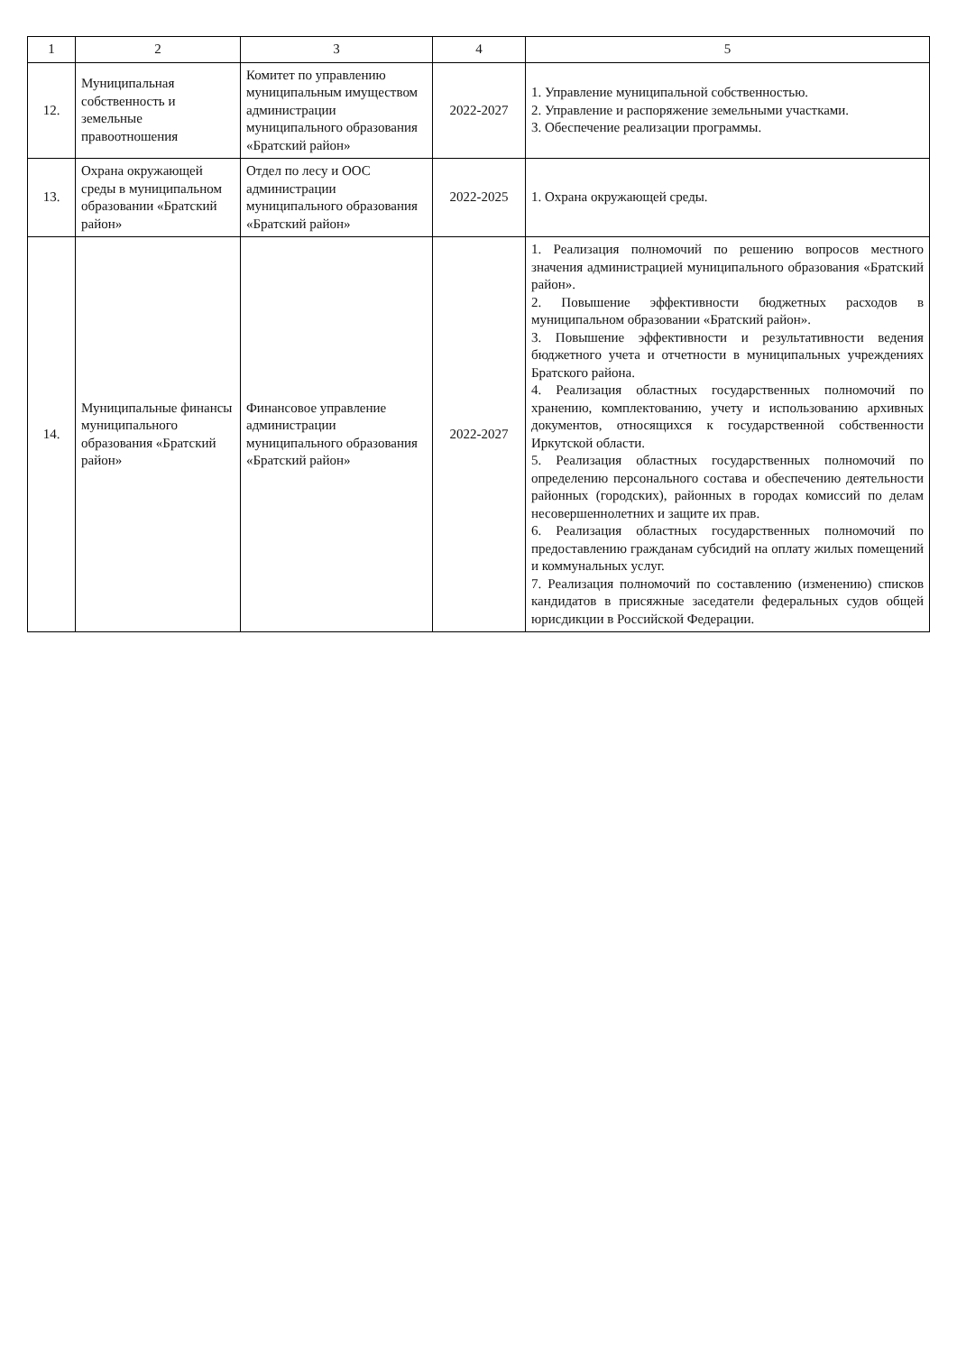| 1 | 2 | 3 | 4 | 5 |
| --- | --- | --- | --- | --- |
| 12. | Муниципальная собственность и земельные правоотношения | Комитет по управлению муниципальным имуществом администрации муниципального образования «Братский район» | 2022-2027 | 1. Управление муниципальной собственностью. 2. Управление и распоряжение земельными участками. 3. Обеспечение реализации программы. |
| 13. | Охрана окружающей среды в муниципальном образовании «Братский район» | Отдел по лесу и ООС администрации муниципального образования «Братский район» | 2022-2025 | 1. Охрана окружающей среды. |
| 14. | Муниципальные финансы муниципального образования «Братский район» | Финансовое управление администрации муниципального образования «Братский район» | 2022-2027 | 1. Реализация полномочий по решению вопросов местного значения администрацией муниципального образования «Братский район». 2. Повышение эффективности бюджетных расходов в муниципальном образовании «Братский район». 3. Повышение эффективности и результативности ведения бюджетного учета и отчетности в муниципальных учреждениях Братского района. 4. Реализация областных государственных полномочий по хранению, комплектованию, учету и использованию архивных документов, относящихся к государственной собственности Иркутской области. 5. Реализация областных государственных полномочий по определению персонального состава и обеспечению деятельности районных (городских), районных в городах комиссий по делам несовершеннолетних и защите их прав. 6. Реализация областных государственных полномочий по предоставлению гражданам субсидий на оплату жилых помещений и коммунальных услуг. 7. Реализация полномочий по составлению (изменению) списков кандидатов в присяжные заседатели федеральных судов общей юрисдикции в Российской Федерации. |